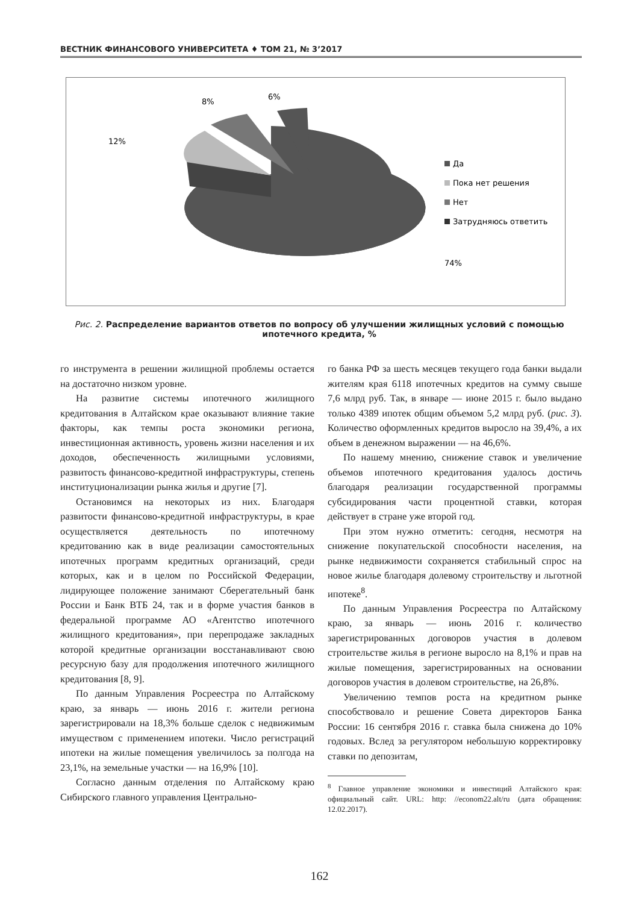ВЕСТНИК ФИНАНСОВОГО УНИВЕРСИТЕТА ♦ ТОМ 21, № 3’2017
8%
6%
12%
74%
Да
Пока нет решения
Нет
Затрудняюсь ответить
Рис. 2. Распределение вариантов ответов по вопросу об улучшении жилищных условий с помощью ипотечного кредита, %
го инструмента в решении жилищной проблемы остается на достаточно низком уровне.
На развитие системы ипотечного жилищного кредитования в Алтайском крае оказывают влияние такие факторы, как темпы роста экономики региона, инвестиционная активность, уровень жизни населения и их доходов, обеспеченность жилищными условиями, развитость финансово-кредитной инфраструктуры, степень институционализации рынка жилья и другие [7].
Остановимся на некоторых из них. Благодаря развитости финансово-кредитной инфраструктуры, в крае осуществляется деятельность по ипотечному кредитованию как в виде реализации самостоятельных ипотечных программ кредитных организаций, среди которых, как и в целом по Российской Федерации, лидирующее положение занимают Сберегательный банк России и Банк ВТБ 24, так и в форме участия банков в федеральной программе АО «Агентство ипотечного жилищного кредитования», при перепродаже закладных которой кредитные организации восстанавливают свою ресурсную базу для продолжения ипотечного жилищного кредитования [8, 9].
По данным Управления Росреестра по Алтайскому краю, за январь — июнь 2016 г. жители региона зарегистрировали на 18,3% больше сделок с недвижимым имуществом с применением ипотеки. Число регистраций ипотеки на жилые помещения увеличилось за полгода на 23,1%, на земельные участки — на 16,9% [10].
Согласно данным отделения по Алтайскому краю Сибирского главного управления Центрально-
го банка РФ за шесть месяцев текущего года банки выдали жителям края 6118 ипотечных кредитов на сумму свыше 7,6 млрд руб. Так, в январе — июне 2015 г. было выдано только 4389 ипотек общим объемом 5,2 млрд руб. (рис. 3). Количество оформленных кредитов выросло на 39,4%, а их объем в денежном выражении — на 46,6%.
По нашему мнению, снижение ставок и увеличение объемов ипотечного кредитования удалось достичь благодаря реализации государственной программы субсидирования части процентной ставки, которая действует в стране уже второй год.
При этом нужно отметить: сегодня, несмотря на снижение покупательской способности населения, на рынке недвижимости сохраняется стабильный спрос на новое жилье благодаря долевому строительству и льготной ипотеке<sup>8</sup>.
По данным Управления Росреестра по Алтайскому краю, за январь — июнь 2016 г. количество зарегистрированных договоров участия в долевом строительстве жилья в регионе выросло на 8,1% и прав на жилые помещения, зарегистрированных на основании договоров участия в долевом строительстве, на 26,8%.
Увеличению темпов роста на кредитном рынке способствовало и решение Совета директоров Банка России: 16 сентября 2016 г. ставка была снижена до 10% годовых. Вслед за регулятором небольшую корректировку ставки по депозитам,
<sup>8</sup> Главное управление экономики и инвестиций Алтайского края: официальный сайт. URL: http: //econom22.alt/ru (дата обращения: 12.02.2017).
162